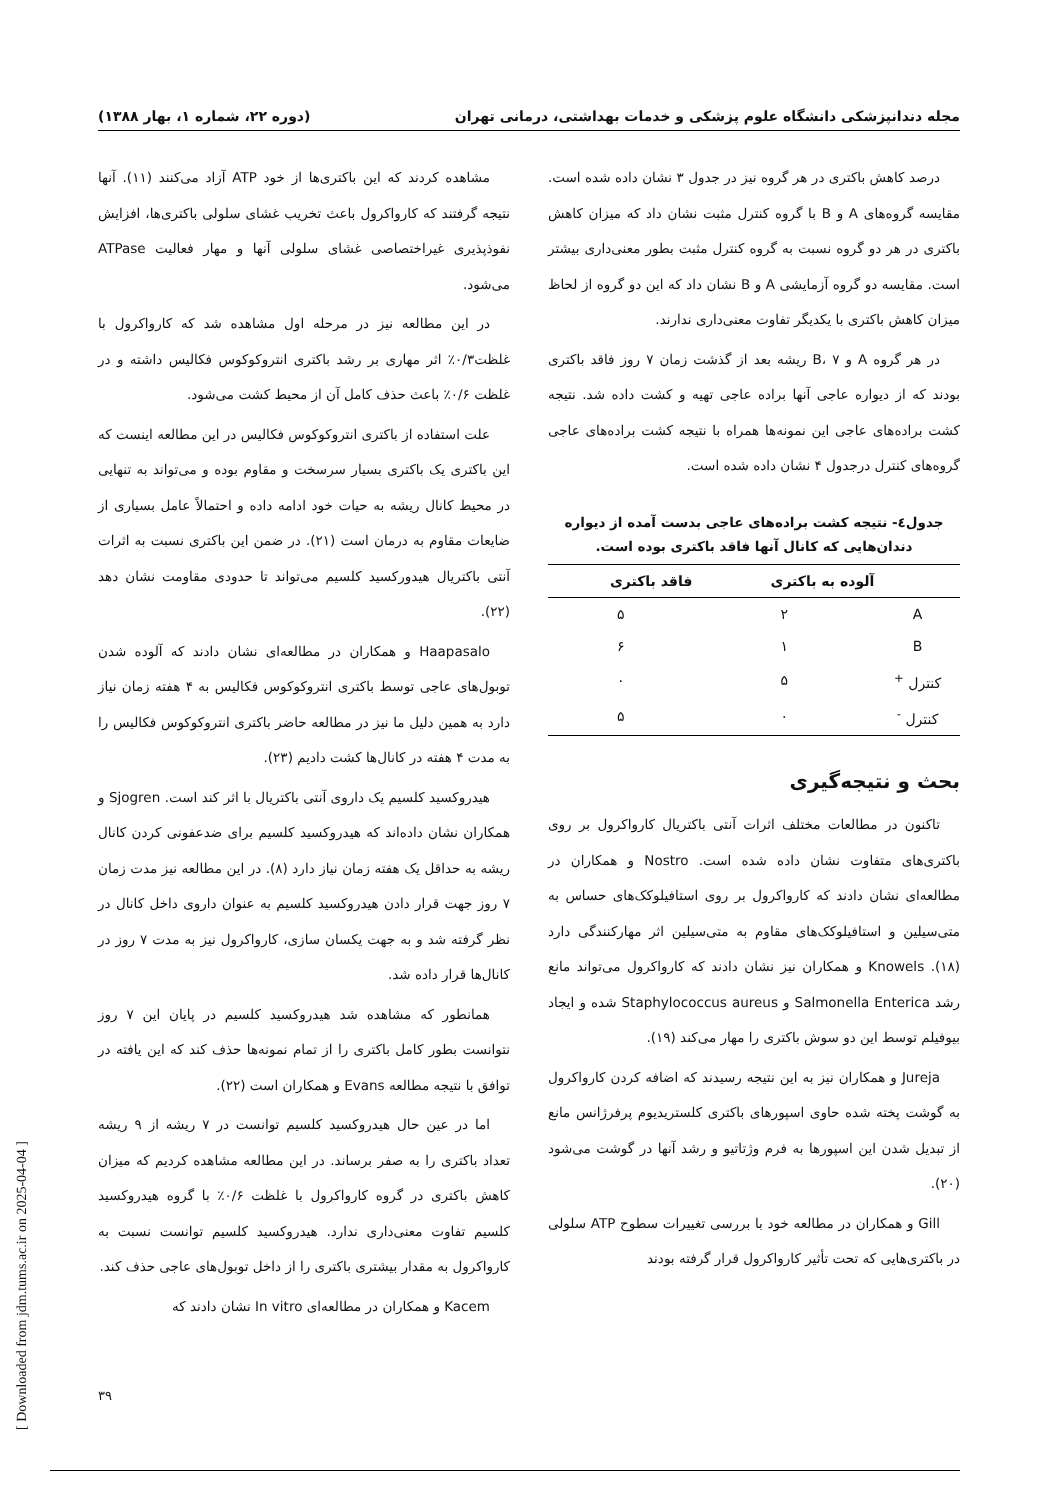مجله دندانپزشکی دانشگاه علوم پزشکی و خدمات بهداشتی، درمانی تهران (دوره ۲۲، شماره ۱، بهار ۱۳۸۸)
درصد کاهش باکتری در هر گروه نیز در جدول ۳ نشان داده شده است. مقایسه گروه‌های A و B با گروه کنترل مثبت نشان داد که میزان کاهش باکتری در هر دو گروه نسبت به گروه کنترل مثبت بطور معنی‌داری بیشتر است. مقایسه دو گروه آزمایشی A و B نشان داد که این دو گروه از لحاظ میزان کاهش باکتری با یکدیگر تفاوت معنی‌داری ندارند.
در هر گروه A و B، ۷ ریشه بعد از گذشت زمان ۷ روز فاقد باکتری بودند که از دیواره عاجی آنها براده عاجی تهیه و کشت داده شد. نتیجه کشت براده‌های عاجی این نمونه‌ها همراه با نتیجه کشت براده‌های عاجی گروه‌های کنترل درجدول ۴ نشان داده شده است.
جدول٤- نتیجه کشت براده‌های عاجی بدست آمده از دیواره دندان‌هایی که کانال آنها فاقد باکتری بوده است.
| | آلوده به باکتری | فاقد باکتری |
| --- | --- | --- |
| A | ۲ | ۵ |
| B | ۱ | ۶ |
| کنترل <sup>+</sup> | ۵ | ۰ |
| کنترل <sup>-</sup> | ۰ | ۵ |
بحث و نتیجه‌گیری
تاکنون در مطالعات مختلف اثرات آنتی باکتریال کارواکرول بر روی باکتری‌های متفاوت نشان داده شده است. Nostro و همکاران در مطالعه‌ای نشان دادند که کارواکرول بر روی استافیلوکک‌های حساس به متی‌سیلین و استافیلوکک‌های مقاوم به متی‌سیلین اثر مهارکنندگی دارد (۱۸). Knowels و همکاران نیز نشان دادند که کارواکرول می‌تواند مانع رشد Salmonella Enterica و Staphylococcus aureus شده و ایجاد بیوفیلم توسط این دو سوش باکتری را مهار می‌کند (۱۹).
Jureja و همکاران نیز به این نتیجه رسیدند که اضافه کردن کارواکرول به گوشت پخته شده حاوی اسپورهای باکتری کلستریدیوم پرفرژانس مانع از تبدیل شدن این اسپورها به فرم وژتاتیو و رشد آنها در گوشت می‌شود (۲۰).
Gill و همکاران در مطالعه خود با بررسی تغییرات سطوح ATP سلولی در باکتری‌هایی که تحت تأثیر کارواکرول قرار گرفته بودند
مشاهده کردند که این باکتری‌ها از خود ATP آزاد می‌کنند (۱۱). آنها نتیجه گرفتند که کارواکرول باعث تخریب غشای سلولی باکتری‌ها، افزایش نفوذپذیری غیراختصاصی غشای سلولی آنها و مهار فعالیت ATPase می‌شود.
در این مطالعه نیز در مرحله اول مشاهده شد که کارواکرول با غلظت۰/۳٪ اثر مهاری بر رشد باکتری انتروکوکوس فکالیس داشته و در غلظت ۰/۶٪ باعث حذف کامل آن از محیط کشت می‌شود.
علت استفاده از باکتری انتروکوکوس فکالیس در این مطالعه اینست که این باکتری یک باکتری بسیار سرسخت و مقاوم بوده و می‌تواند به تنهایی در محیط کانال ریشه به حیات خود ادامه داده و احتمالاً عامل بسیاری از ضایعات مقاوم به درمان است (۲۱). در ضمن این باکتری نسبت به اثرات آنتی باکتریال هیدورکسید کلسیم می‌تواند تا حدودی مقاومت نشان دهد (۲۲).
Haapasalo و همکاران در مطالعه‌ای نشان دادند که آلوده شدن توبول‌های عاجی توسط باکتری انتروکوکوس فکالیس به ۴ هفته زمان نیاز دارد به همین دلیل ما نیز در مطالعه حاضر باکتری انتروکوکوس فکالیس را به مدت ۴ هفته در کانال‌ها کشت دادیم (۲۳).
هیدروکسید کلسیم یک داروی آنتی باکتریال با اثر کند است. Sjogren و همکاران نشان داده‌اند که هیدروکسید کلسیم برای ضدعفونی کردن کانال ریشه به حداقل یک هفته زمان نیاز دارد (۸). در این مطالعه نیز مدت زمان ۷ روز جهت قرار دادن هیدروکسید کلسیم به عنوان داروی داخل کانال در نظر گرفته شد و به جهت یکسان سازی، کارواکرول نیز به مدت ۷ روز در کانال‌ها قرار داده شد.
همانطور که مشاهده شد هیدروکسید کلسیم در پایان این ۷ روز نتوانست بطور کامل باکتری را از تمام نمونه‌ها حذف کند که این یافته در توافق با نتیجه مطالعه Evans و همکاران است (۲۲).
اما در عین حال هیدروکسید کلسیم توانست در ۷ ریشه از ۹ ریشه تعداد باکتری را به صفر برساند. در این مطالعه مشاهده کردیم که میزان کاهش باکتری در گروه کارواکرول با غلظت ۰/۶٪ با گروه هیدروکسید کلسیم تفاوت معنی‌داری ندارد. هیدروکسید کلسیم توانست نسبت به کارواکرول به مقدار بیشتری باکتری را از داخل توبول‌های عاجی حذف کند.
Kacem و همکاران در مطالعه‌ای In vitro نشان دادند که
۳۹
[ Downloaded from jdm.tums.ac.ir on 2025-04-04 ]